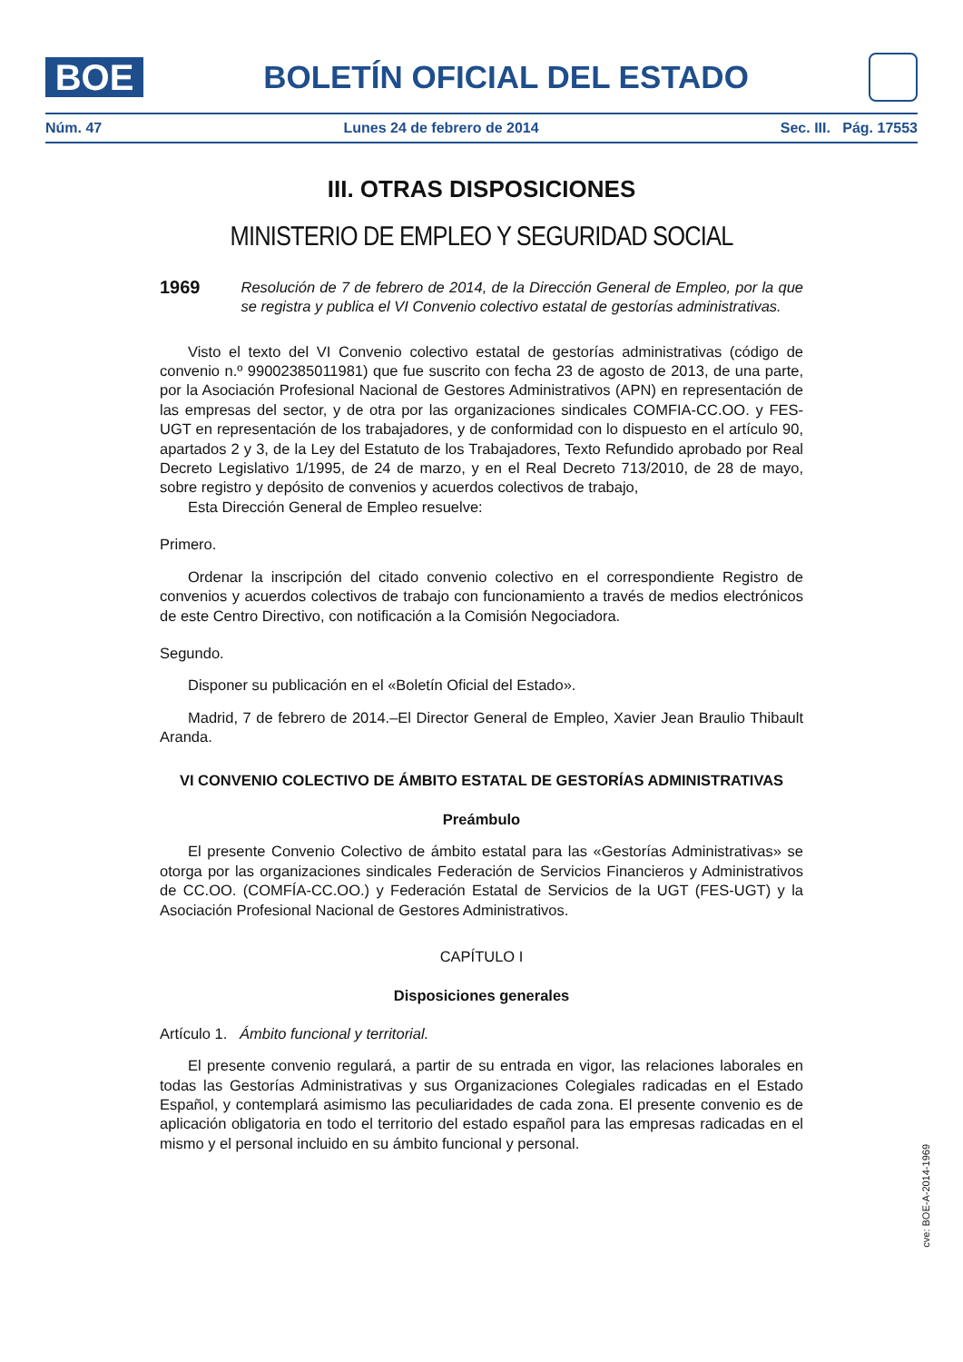BOE
BOLETÍN OFICIAL DEL ESTADO
Núm. 47 Lunes 24 de febrero de 2014 Sec. III. Pág. 17553
III. OTRAS DISPOSICIONES
MINISTERIO DE EMPLEO Y SEGURIDAD SOCIAL
1969 Resolución de 7 de febrero de 2014, de la Dirección General de Empleo, por la que se registra y publica el VI Convenio colectivo estatal de gestorías administrativas.
Visto el texto del VI Convenio colectivo estatal de gestorías administrativas (código de convenio n.º 99002385011981) que fue suscrito con fecha 23 de agosto de 2013, de una parte, por la Asociación Profesional Nacional de Gestores Administrativos (APN) en representación de las empresas del sector, y de otra por las organizaciones sindicales COMFIA-CC.OO. y FES-UGT en representación de los trabajadores, y de conformidad con lo dispuesto en el artículo 90, apartados 2 y 3, de la Ley del Estatuto de los Trabajadores, Texto Refundido aprobado por Real Decreto Legislativo 1/1995, de 24 de marzo, y en el Real Decreto 713/2010, de 28 de mayo, sobre registro y depósito de convenios y acuerdos colectivos de trabajo,
Esta Dirección General de Empleo resuelve:
Primero.
Ordenar la inscripción del citado convenio colectivo en el correspondiente Registro de convenios y acuerdos colectivos de trabajo con funcionamiento a través de medios electrónicos de este Centro Directivo, con notificación a la Comisión Negociadora.
Segundo.
Disponer su publicación en el «Boletín Oficial del Estado».
Madrid, 7 de febrero de 2014.–El Director General de Empleo, Xavier Jean Braulio Thibault Aranda.
VI CONVENIO COLECTIVO DE ÁMBITO ESTATAL DE GESTORÍAS ADMINISTRATIVAS
Preámbulo
El presente Convenio Colectivo de ámbito estatal para las «Gestorías Administrativas» se otorga por las organizaciones sindicales Federación de Servicios Financieros y Administrativos de CC.OO. (COMFÍA-CC.OO.) y Federación Estatal de Servicios de la UGT (FES-UGT) y la Asociación Profesional Nacional de Gestores Administrativos.
CAPÍTULO I
Disposiciones generales
Artículo 1. Ámbito funcional y territorial.
El presente convenio regulará, a partir de su entrada en vigor, las relaciones laborales en todas las Gestorías Administrativas y sus Organizaciones Colegiales radicadas en el Estado Español, y contemplará asimismo las peculiaridades de cada zona. El presente convenio es de aplicación obligatoria en todo el territorio del estado español para las empresas radicadas en el mismo y el personal incluido en su ámbito funcional y personal.
cve: BOE-A-2014-1969